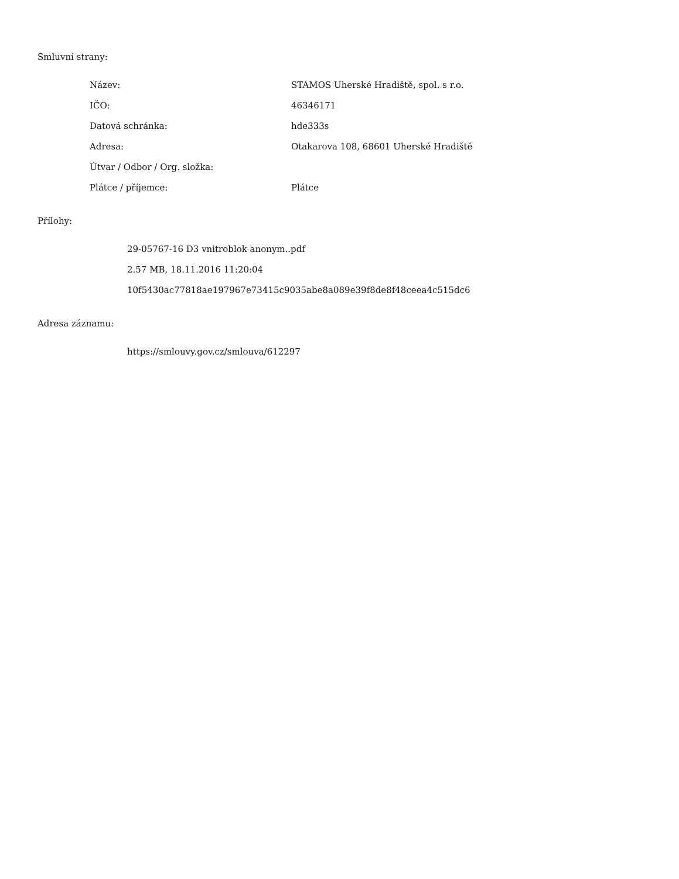Smluvní strany:
| Název: | STAMOS Uherské Hradiště, spol. s r.o. |
| IČO: | 46346171 |
| Datová schránka: | hde333s |
| Adresa: | Otakarova 108, 68601 Uherské Hradiště |
| Útvar / Odbor / Org. složka: | |
| Plátce / příjemce: | Plátce |
Přílohy:
29-05767-16 D3 vnitroblok anonym..pdf
2.57 MB, 18.11.2016 11:20:04
10f5430ac77818ae197967e73415c9035abe8a089e39f8de8f48ceea4c515dc6
Adresa záznamu:
https://smlouvy.gov.cz/smlouva/612297